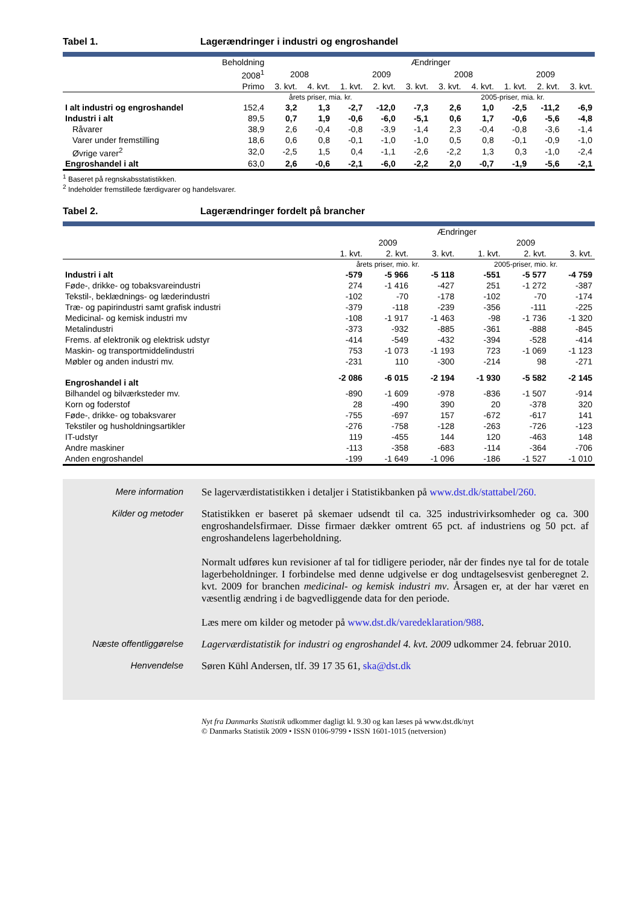Tabel 1. Lagerændringer i industri og engroshandel
| | Beholdning | Ændringer | | | | | | | | | |
| --- | --- | --- | --- | --- | --- | --- | --- | --- | --- | --- | --- |
| | 2008<sup>1</sup> | 2008 | | 2009 | | | 2008 | | 2009 | | |
| | Primo | 3. kvt. | 4. kvt. | 1. kvt. | 2. kvt. | 3. kvt. | 3. kvt. | 4. kvt. | 1. kvt. | 2. kvt. | 3. kvt. |
| | årets priser, mia. kr. | | | | | | 2005-priser, mia. kr. | | | | |
| I alt industri og engroshandel | 152,4 | 3,2 | 1,3 | -2,7 | -12,0 | -7,3 | 2,6 | 1,0 | -2,5 | -11,2 | -6,9 |
| Industri i alt | 89,5 | 0,7 | 1,9 | -0,6 | -6,0 | -5,1 | 0,6 | 1,7 | -0,6 | -5,6 | -4,8 |
| Råvarer | 38,9 | 2,6 | -0,4 | -0,8 | -3,9 | -1,4 | 2,3 | -0,4 | -0,8 | -3,6 | -1,4 |
| Varer under fremstilling | 18,6 | 0,6 | 0,8 | -0,1 | -1,0 | -1,0 | 0,5 | 0,8 | -0,1 | -0,9 | -1,0 |
| Øvrige varer<sup>2</sup> | 32,0 | -2,5 | 1,5 | 0,4 | -1,1 | -2,6 | -2,2 | 1,3 | 0,3 | -1,0 | -2,4 |
| Engroshandel i alt | 63,0 | 2,6 | -0,6 | -2,1 | -6,0 | -2,2 | 2,0 | -0,7 | -1,9 | -5,6 | -2,1 |
<sup>1</sup> Baseret på regnskabsstatistikken.
<sup>2</sup> Indeholder fremstillede færdigvarer og handelsvarer.
Tabel 2. Lagerændringer fordelt på brancher
| | Ændringer | | | | | |
| --- | --- | --- | --- | --- | --- | --- |
| | 2009 | | | 2009 | | |
| | 1. kvt. | 2. kvt. | 3. kvt. | 1. kvt. | 2. kvt. | 3. kvt. |
| | årets priser, mio. kr. | | | 2005-priser, mio. kr. | | |
| Industri i alt | -579 | -5 966 | -5 118 | -551 | -5 577 | -4 759 |
| Føde-, drikke- og tobaksvareindustri | 274 | -1 416 | -427 | 251 | -1 272 | -387 |
| Tekstil-, beklædnings- og læderindustri | -102 | -70 | -178 | -102 | -70 | -174 |
| Træ- og papirindustri samt grafisk industri | -379 | -118 | -239 | -356 | -111 | -225 |
| Medicinal- og kemisk industri mv | -108 | -1 917 | -1 463 | -98 | -1 736 | -1 320 |
| Metalindustri | -373 | -932 | -885 | -361 | -888 | -845 |
| Frems. af elektronik og elektrisk udstyr | -414 | -549 | -432 | -394 | -528 | -414 |
| Maskin- og transportmiddelindustri | 753 | -1 073 | -1 193 | 723 | -1 069 | -1 123 |
| Møbler og anden industri mv. | -231 | 110 | -300 | -214 | 98 | -271 |
| Engroshandel i alt | -2 086 | -6 015 | -2 194 | -1 930 | -5 582 | -2 145 |
| Bilhandel og bilværksteder mv. | -890 | -1 609 | -978 | -836 | -1 507 | -914 |
| Korn og foderstof | 28 | -490 | 390 | 20 | -378 | 320 |
| Føde-, drikke- og tobaksvarer | -755 | -697 | 157 | -672 | -617 | 141 |
| Tekstiler og husholdningsartikler | -276 | -758 | -128 | -263 | -726 | -123 |
| IT-udstyr | 119 | -455 | 144 | 120 | -463 | 148 |
| Andre maskiner | -113 | -358 | -683 | -114 | -364 | -706 |
| Anden engroshandel | -199 | -1 649 | -1 096 | -186 | -1 527 | -1 010 |
Mere information Se lagerværdistatistikken i detaljer i Statistikbanken på www.dst.dk/stattabel/260.
Kilder og metoder Statistikken er baseret på skemaer udsendt til ca. 325 industrivirksomheder og ca. 300 engroshandelsfirmaer. Disse firmaer dækker omtrent 65 pct. af industriens og 50 pct. af engroshandelens lagerbeholdning.
Normalt udføres kun revisioner af tal for tidligere perioder, når der findes nye tal for de totale lagerbeholdninger. I forbindelse med denne udgivelse er dog undtagelsesvist genberegnet 2. kvt. 2009 for branchen medicinal- og kemisk industri mv. Årsagen er, at der har været en væsentlig ændring i de bagvedliggende data for den periode.
Læs mere om kilder og metoder på www.dst.dk/varedeklaration/988.
Næste offentliggørelse Lagerværdistatistik for industri og engroshandel 4. kvt. 2009 udkommer 24. februar 2010.
Henvendelse Søren Kühl Andersen, tlf. 39 17 35 61, ska@dst.dk
Nyt fra Danmarks Statistik udkommer dagligt kl. 9.30 og kan læses på www.dst.dk/nyt
© Danmarks Statistik 2009 • ISSN 0106-9799 • ISSN 1601-1015 (netversion)